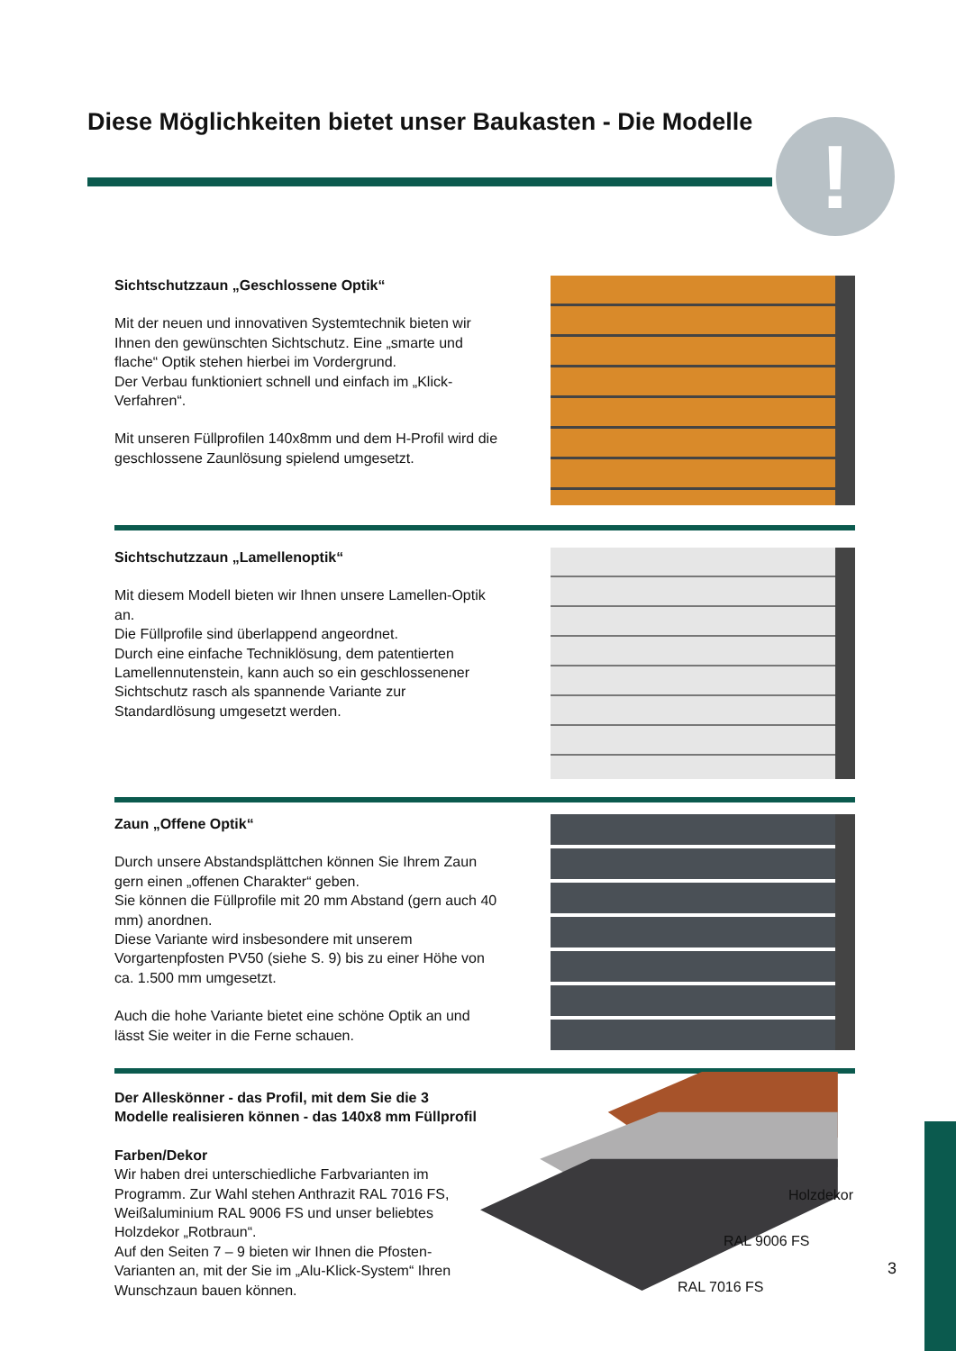Diese Möglichkeiten bietet unser Baukasten - Die Modelle
!
Sichtschutzzaun „Geschlossene Optik“
Mit der neuen und innovativen Systemtechnik bieten wir Ihnen den gewünschten Sichtschutz. Eine „smarte und flache“ Optik stehen hierbei im Vordergrund.
Der Verbau funktioniert schnell und einfach im „Klick-Verfahren“.
Mit unseren Füllprofilen 140x8mm und dem H-Profil wird die geschlossene Zaunlösung spielend umgesetzt.
Sichtschutzzaun „Lamellenoptik“
Mit diesem Modell bieten wir Ihnen unsere Lamellen-Optik an.
Die Füllprofile sind überlappend angeordnet.
Durch eine einfache Techniklösung, dem patentierten Lamellennutenstein, kann auch so ein geschlossenener Sichtschutz rasch als spannende Variante zur Standardlösung umgesetzt werden.
Zaun „Offene Optik“
Durch unsere Abstandsplättchen können Sie Ihrem Zaun gern einen „offenen Charakter“ geben.
Sie können die Füllprofile mit 20 mm Abstand (gern auch 40 mm) anordnen.
Diese Variante wird insbesondere mit unserem Vorgartenpfosten PV50 (siehe S. 9) bis zu einer Höhe von ca. 1.500 mm umgesetzt.
Auch die hohe Variante bietet eine schöne Optik an und lässt Sie weiter in die Ferne schauen.
Der Alleskönner - das Profil, mit dem Sie die 3 Modelle realisieren können - das 140x8 mm Füllprofil
Farben/Dekor
Wir haben drei unterschiedliche Farbvarianten im Programm. Zur Wahl stehen Anthrazit RAL 7016 FS, Weißaluminium RAL 9006 FS und unser beliebtes Holzdekor „Rotbraun“.
Auf den Seiten 7 – 9 bieten wir Ihnen die Pfosten-Varianten an, mit der Sie im „Alu-Klick-System“ Ihren Wunschzaun bauen können.
Holzdekor
RAL 9006 FS
RAL 7016 FS
3